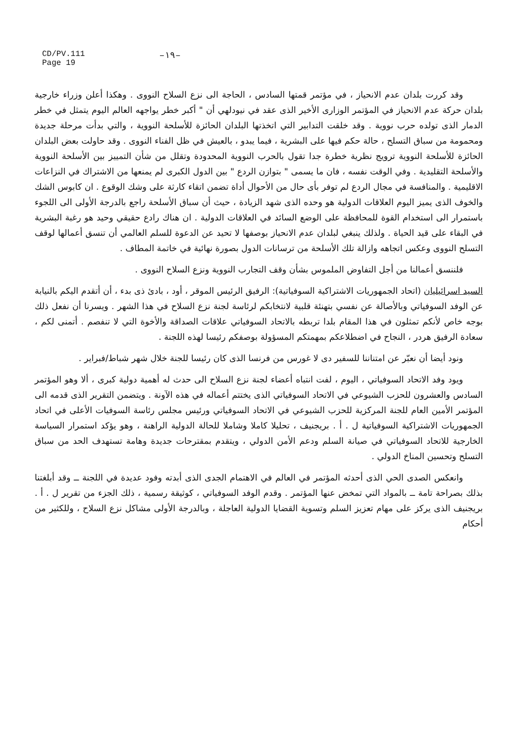CD/PV.111
Page 19
–١٩–
وقد كررت بلدان عدم الانحياز ، في مؤتمر قمتها السادس ، الحاجة الى نزع السلاح النووى . وهكذا أعلن وزراء خارجية بلدان حركة عدم الانحياز في المؤتمر الوزارى الأخير الذى عقد في نيودلهي أن " أكبر خطر يواجهه العالم اليوم يتمثل في خطر الدمار الذى تولده حرب نووية . وقد خلقت التدابير التي اتخذتها البلدان الحائزة للأسلحة النووية ، والتي بدأت مرحلة جديدة ومحمومة من سباق التسلح ، حالة حكم فيها على البشرية ، فيما يبدو ، بالعيش في ظل الفناء النووى . وقد حاولت بعض البلدان الحائزة للأسلحة النووية ترويج نظرية خطرة جدا تقول بالحرب النووية المحدودة وتقلل من شأن التمييز بين الأسلحة النووية والأسلحة التقليدية . وفي الوقت نفسه ، فان ما يسمى " بتوازن الردع " بين الدول الكبرى لم يمنعها من الاشتراك في النزاعات الاقليمية . والمنافسة في مجال الردع لم توفر بأى حال من الأحوال أداة تضمن اتقاء كارثة على وشك الوقوع . ان كابوس الشك والخوف الذى يميز اليوم العلاقات الدولية هو وحده الذى شهد الزيادة ، حيث أن سباق الأسلحة راجع بالدرجة الأولى الى اللجوء باستمرار الى استخدام القوة للمحافظة على الوضع السائد في العلاقات الدولية . ان هناك رادع حقيقي وحيد هو رغبة البشرية في البقاء على قيد الحياة . ولذلك ينبغي لبلدان عدم الانحياز بوصفها لا تحيد عن الدعوة للسلم العالمي أن تنسق أعمالها لوقف التسلح النووى وعكس اتجاهه وازالة تلك الأسلحة من ترسانات الدول بصورة نهائية في خاتمة المطاف .
فلننسق أعمالنا من أجل التفاوض الملموس بشأن وقف التجارب النووية ونزع السلاح النووى .
السيد اسرائيليان (اتحاد الجمهوريات الاشتراكية السوفياتية): الرفيق الرئيس الموقر ، أود ، بادئ ذى بدء ، أن أتقدم اليكم بالنيابة عن الوفد السوفياتي وبالأصالة عن نفسي بتهنئة قلبية لانتخابكم لرئاسة لجنة نزع السلاح في هذا الشهر . ويسرنا أن نفعل ذلك بوجه خاص لأنكم تمثلون في هذا المقام بلدا تربطه بالاتحاد السوفياتي علاقات الصداقة والأخوة التي لا تنفصم . أتمنى لكم ، سعادة الرفيق هردر ، النجاح في اضطلاعكم بمهمتكم المسؤولة بوصفكم رئيسا لهذه اللجنة .
ونود أيضا أن نعبّر عن امتناننا للسفير دى لا غورس من فرنسا الذى كان رئيسا للجنة خلال شهر شباط/فبراير .
ويود وفد الاتحاد السوفياتي ، اليوم ، لفت انتباه أعضاء لجنة نزع السلاح الى حدث له أهمية دولية كبرى ، ألا وهو المؤتمر السادس والعشرون للحزب الشيوعي في الاتحاد السوفياتي الذى يختتم أعماله في هذه الآونة . ويتضمن التقرير الذى قدمه الى المؤتمر الأمين العام للجنة المركزية للحزب الشيوعي في الاتحاد السوفياتي ورئيس مجلس رئاسة السوفيات الأعلى في اتحاد الجمهوريات الاشتراكية السوفياتية ل . أ . بريجنيف ، تحليلا كاملا وشاملا للحالة الدولية الراهنة ، وهو يؤكد استمرار السياسة الخارجية للاتحاد السوفياتي في صيانة السلم ودعم الأمن الدولي ، ويتقدم بمقترحات جديدة وهامة تستهدف الحد من سباق التسلح وتحسين المناخ الدولي .
وانعكس الصدى الحي الذى أحدثه المؤتمر في العالم في الاهتمام الجدى الذى أبدته وفود عديدة في اللجنة ــ وقد أبلغتنا بذلك بصراحة تامة ــ بالمواد التي تمخض عنها المؤتمر . وقدم الوفد السوفياتي ، كوثيقة رسمية ، ذلك الجزء من تقرير ل . أ . بريجنيف الذى يركز على مهام تعزيز السلم وتسوية القضايا الدولية العاجلة ، وبالدرجة الأولى مشاكل نزع السلاح ، وللكثير من أحكام